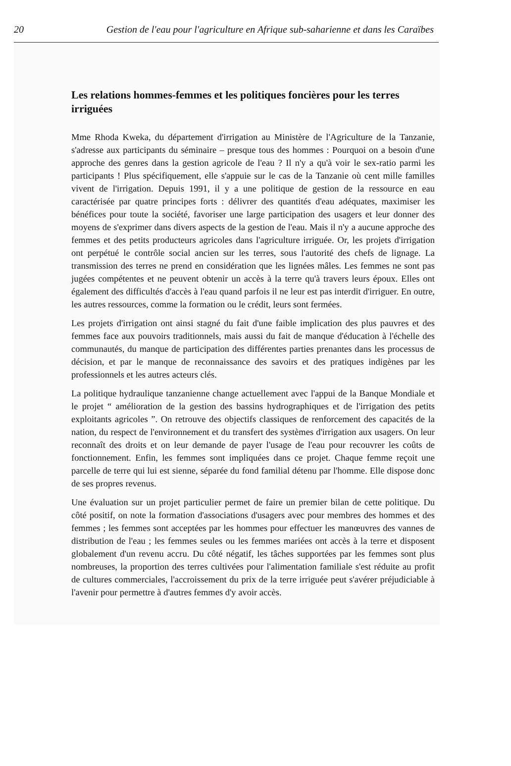20 Gestion de l'eau pour l'agriculture en Afrique sub-saharienne et dans les Caraïbes
Les relations hommes-femmes et les politiques foncières pour les terres irriguées
Mme Rhoda Kweka, du département d'irrigation au Ministère de l'Agriculture de la Tanzanie, s'adresse aux participants du séminaire – presque tous des hommes : Pourquoi on a besoin d'une approche des genres dans la gestion agricole de l'eau ? Il n'y a qu'à voir le sex-ratio parmi les participants ! Plus spécifiquement, elle s'appuie sur le cas de la Tanzanie où cent mille familles vivent de l'irrigation. Depuis 1991, il y a une politique de gestion de la ressource en eau caractérisée par quatre principes forts : délivrer des quantités d'eau adéquates, maximiser les bénéfices pour toute la société, favoriser une large participation des usagers et leur donner des moyens de s'exprimer dans divers aspects de la gestion de l'eau. Mais il n'y a aucune approche des femmes et des petits producteurs agricoles dans l'agriculture irriguée. Or, les projets d'irrigation ont perpétué le contrôle social ancien sur les terres, sous l'autorité des chefs de lignage. La transmission des terres ne prend en considération que les lignées mâles. Les femmes ne sont pas jugées compétentes et ne peuvent obtenir un accès à la terre qu'à travers leurs époux. Elles ont également des difficultés d'accès à l'eau quand parfois il ne leur est pas interdit d'irriguer. En outre, les autres ressources, comme la formation ou le crédit, leurs sont fermées.
Les projets d'irrigation ont ainsi stagné du fait d'une faible implication des plus pauvres et des femmes face aux pouvoirs traditionnels, mais aussi du fait de manque d'éducation à l'échelle des communautés, du manque de participation des différentes parties prenantes dans les processus de décision, et par le manque de reconnaissance des savoirs et des pratiques indigènes par les professionnels et les autres acteurs clés.
La politique hydraulique tanzanienne change actuellement avec l'appui de la Banque Mondiale et le projet “ amélioration de la gestion des bassins hydrographiques et de l'irrigation des petits exploitants agricoles ”. On retrouve des objectifs classiques de renforcement des capacités de la nation, du respect de l'environnement et du transfert des systèmes d'irrigation aux usagers. On leur reconnaît des droits et on leur demande de payer l'usage de l'eau pour recouvrer les coûts de fonctionnement. Enfin, les femmes sont impliquées dans ce projet. Chaque femme reçoit une parcelle de terre qui lui est sienne, séparée du fond familial détenu par l'homme. Elle dispose donc de ses propres revenus.
Une évaluation sur un projet particulier permet de faire un premier bilan de cette politique. Du côté positif, on note la formation d'associations d'usagers avec pour membres des hommes et des femmes ; les femmes sont acceptées par les hommes pour effectuer les manœuvres des vannes de distribution de l'eau ; les femmes seules ou les femmes mariées ont accès à la terre et disposent globalement d'un revenu accru. Du côté négatif, les tâches supportées par les femmes sont plus nombreuses, la proportion des terres cultivées pour l'alimentation familiale s'est réduite au profit de cultures commerciales, l'accroissement du prix de la terre irriguée peut s'avérer préjudiciable à l'avenir pour permettre à d'autres femmes d'y avoir accès.